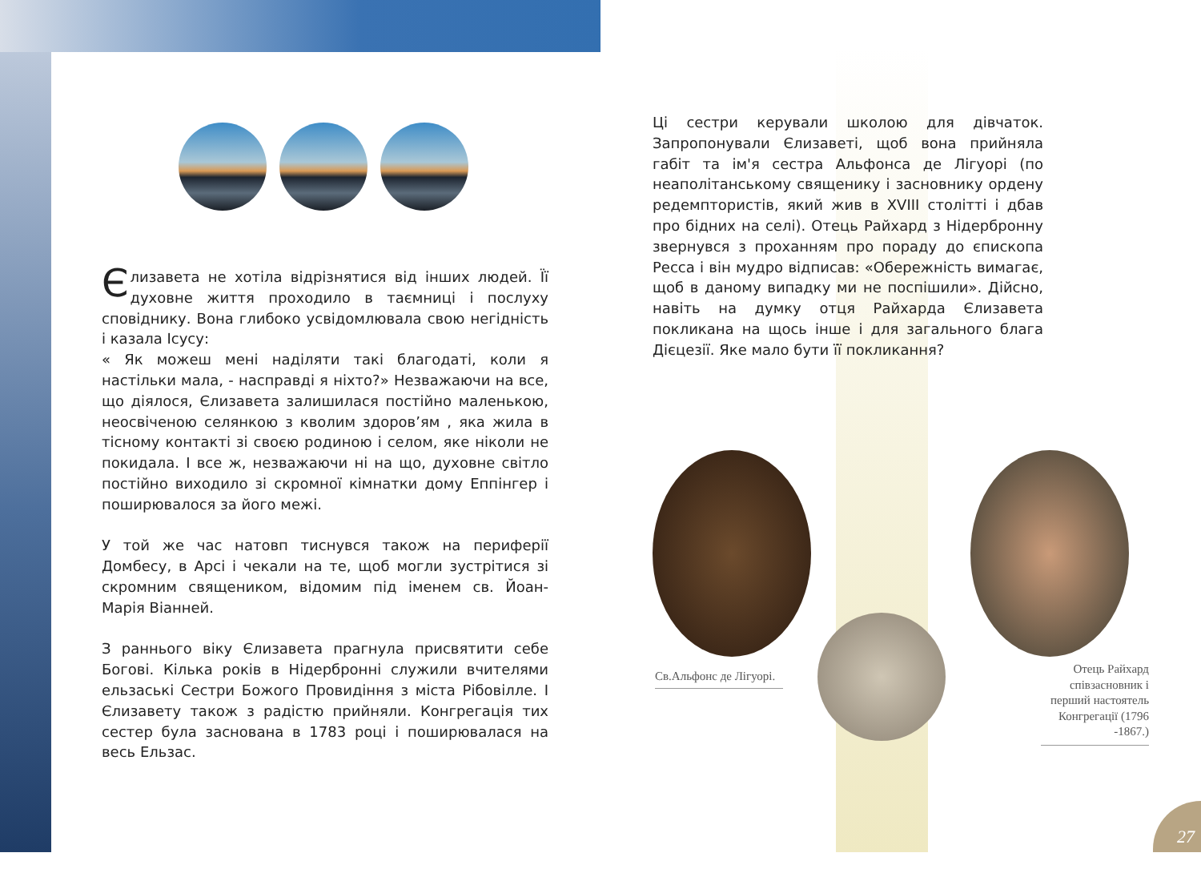Єлизавета не хотіла відрізнятися від інших людей. Її духовне життя проходило в таємниці і послуху сповіднику. Вона глибоко усвідомлювала свою негідність і казала Ісусу:
« Як можеш мені наділяти такі благодаті, коли я настільки мала, - насправді я ніхто?» Незважаючи на все, що діялося, Єлизавета залишилася постійно маленькою, неосвіченою селянкою з кволим здоров’ям , яка жила в тісному контакті зі своєю родиною і селом, яке ніколи не покидала. І все ж, незважаючи ні на що, духовне світло постійно виходило зі скромної кімнатки дому Еппінгер і поширювалося за його межі.
У той же час натовп тиснувся також на периферії Домбесу, в Арсі і чекали на те, щоб могли зустрітися зі скромним священиком, відомим під іменем св. Йоан-Марія Віанней.
З раннього віку Єлизавета прагнула присвятити себе Богові. Кілька років в Нідербронні служили вчителями ельзаські Сестри Божого Провидіння з міста Рібовілле. І Єлизавету також з радістю прийняли. Конгрегація тих сестер була заснована в 1783 році і поширювалася на весь Ельзас.
Ці сестри керували школою для дівчаток. Запропонували Єлизаветі, щоб вона прийняла габіт та ім'я сестра Альфонса де Лігуорі (по неаполітанському священику і засновнику ордену редемптористів, який жив в XVIII столітті і дбав про бідних на селі). Отець Райхард з Нідербронну звернувся з проханням про пораду до єпископа Ресса і він мудро відписав: «Обережність вимагає, щоб в даному випадку ми не поспішили». Дійсно, навіть на думку отця Райхарда Єлизавета покликана на щось інше і для загального блага Дієцезії. Яке мало бути її покликання?
Св.Альфонс де Лігуорі.
Отець Райхард співзасновник і перший настоятель Конгрегації (1796 -1867.)
27